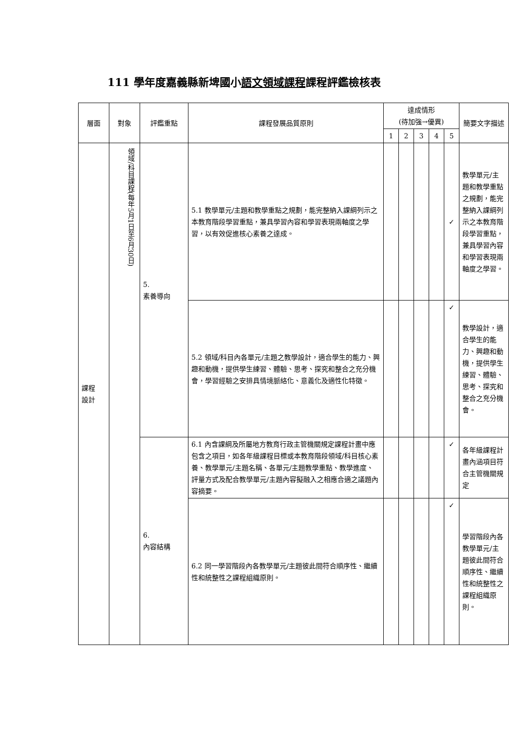111 學年度嘉義縣新埤國小語文領域課程課程評鑑檢核表
| 層面 | 對象 | 評鑑重點 | 課程發展品質原則 | 達成情形 (待加強→優異) | | | | | 簡要文字描述 |
| --- | --- | --- | --- | --- | --- | --- | --- | --- | --- |
| | | | | 1 | 2 | 3 | 4 | 5 | |
| 課程 設計 | 領域/科目課程(每年5月1日至6月30日) | 5. 素養導向 | 5.1 教學單元/主題和教學重點之規劃，能完整納入課綱列示之本教育階段學習重點，兼具學習內容和學習表現兩軸度之學習，以有效促進核心素養之達成。 | | | | | ✓ | 教學單元/主題和教學重點之規劃，能完整納入課綱列示之本教育階段學習重點，兼具學習內容和學習表現兩軸度之學習。 |
| | | | 5.2 領域/科目內各單元/主題之教學設計，適合學生的能力、興趣和動機，提供學生練習、體驗、思考、探究和整合之充分機會，學習經驗之安排具情境脈絡化、意義化及適性化特徵。 | | | | | ✓ | 教學設計，適合學生的能力、興趣和動機，提供學生練習、體驗、思考、探究和整合之充分機會。 |
| | | 6. 內容結構 | 6.1 內含課綱及所屬地方教育行政主管機關規定課程計畫中應包含之項目，如各年級課程目標或本教育階段領域/科目核心素養、教學單元/主題名稱、各單元/主題教學重點、教學進度、評量方式及配合教學單元/主題內容擬融入之相應合適之議題內容摘要。 | | | | | ✓ | 各年級課程計畫內涵項目符合主管機關規定 |
| | | | 6.2 同一學習階段內各教學單元/主題彼此間符合順序性、繼續性和統整性之課程組織原則。 | | | | | ✓ | 學習階段內各教學單元/主題彼此間符合順序性、繼續性和統整性之課程組織原則。 |